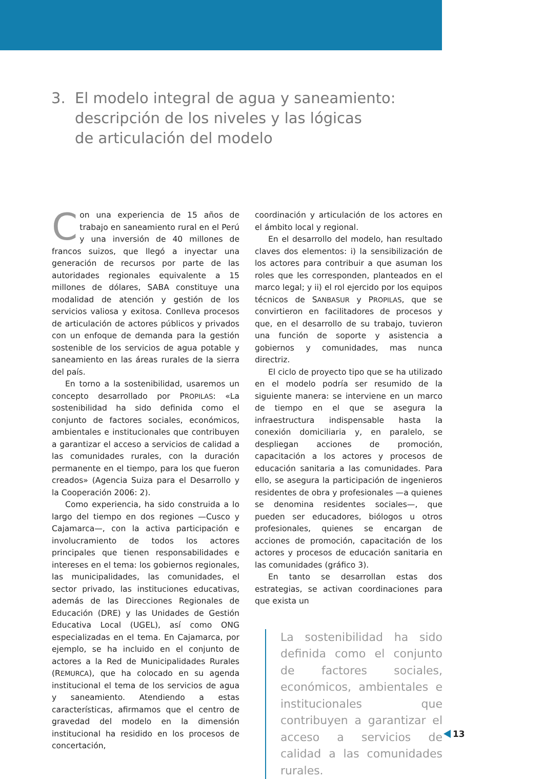3. El modelo integral de agua y saneamiento:
descripción de los niveles y las lógicas
de articulación del modelo
Con una experiencia de 15 años de trabajo en saneamiento rural en el Perú y una inversión de 40 millones de francos suizos, que llegó a inyectar una generación de recursos por parte de las autoridades regionales equivalente a 15 millones de dólares, SABA constituye una modalidad de atención y gestión de los servicios valiosa y exitosa. Conlleva procesos de articulación de actores públicos y privados con un enfoque de demanda para la gestión sostenible de los servicios de agua potable y saneamiento en las áreas rurales de la sierra del país.
En torno a la sostenibilidad, usaremos un concepto desarrollado por PROPILAS: «La sostenibilidad ha sido definida como el conjunto de factores sociales, económicos, ambientales e institucionales que contribuyen a garantizar el acceso a servicios de calidad a las comunidades rurales, con la duración permanente en el tiempo, para los que fueron creados» (Agencia Suiza para el Desarrollo y la Cooperación 2006: 2).
Como experiencia, ha sido construida a lo largo del tiempo en dos regiones —Cusco y Cajamarca—, con la activa participación e involucramiento de todos los actores principales que tienen responsabilidades e intereses en el tema: los gobiernos regionales, las municipalidades, las comunidades, el sector privado, las instituciones educativas, además de las Direcciones Regionales de Educación (DRE) y las Unidades de Gestión Educativa Local (UGEL), así como ONG especializadas en el tema. En Cajamarca, por ejemplo, se ha incluido en el conjunto de actores a la Red de Municipalidades Rurales (REMURCA), que ha colocado en su agenda institucional el tema de los servicios de agua y saneamiento. Atendiendo a estas características, afirmamos que el centro de gravedad del modelo en la dimensión institucional ha residido en los procesos de concertación,
coordinación y articulación de los actores en el ámbito local y regional.
En el desarrollo del modelo, han resultado claves dos elementos: i) la sensibilización de los actores para contribuir a que asuman los roles que les corresponden, planteados en el marco legal; y ii) el rol ejercido por los equipos técnicos de SANBASUR y PROPILAS, que se convirtieron en facilitadores de procesos y que, en el desarrollo de su trabajo, tuvieron una función de soporte y asistencia a gobiernos y comunidades, mas nunca directriz.
El ciclo de proyecto tipo que se ha utilizado en el modelo podría ser resumido de la siguiente manera: se interviene en un marco de tiempo en el que se asegura la infraestructura indispensable hasta la conexión domiciliaria y, en paralelo, se despliegan acciones de promoción, capacitación a los actores y procesos de educación sanitaria a las comunidades. Para ello, se asegura la participación de ingenieros residentes de obra y profesionales —a quienes se denomina residentes sociales—, que pueden ser educadores, biólogos u otros profesionales, quienes se encargan de acciones de promoción, capacitación de los actores y procesos de educación sanitaria en las comunidades (gráfico 3).
En tanto se desarrollan estas dos estrategias, se activan coordinaciones para que exista un
La sostenibilidad ha sido definida como el conjunto de factores sociales, económicos, ambientales e institucionales que contribuyen a garantizar el acceso a servicios de calidad a las comunidades rurales.
13